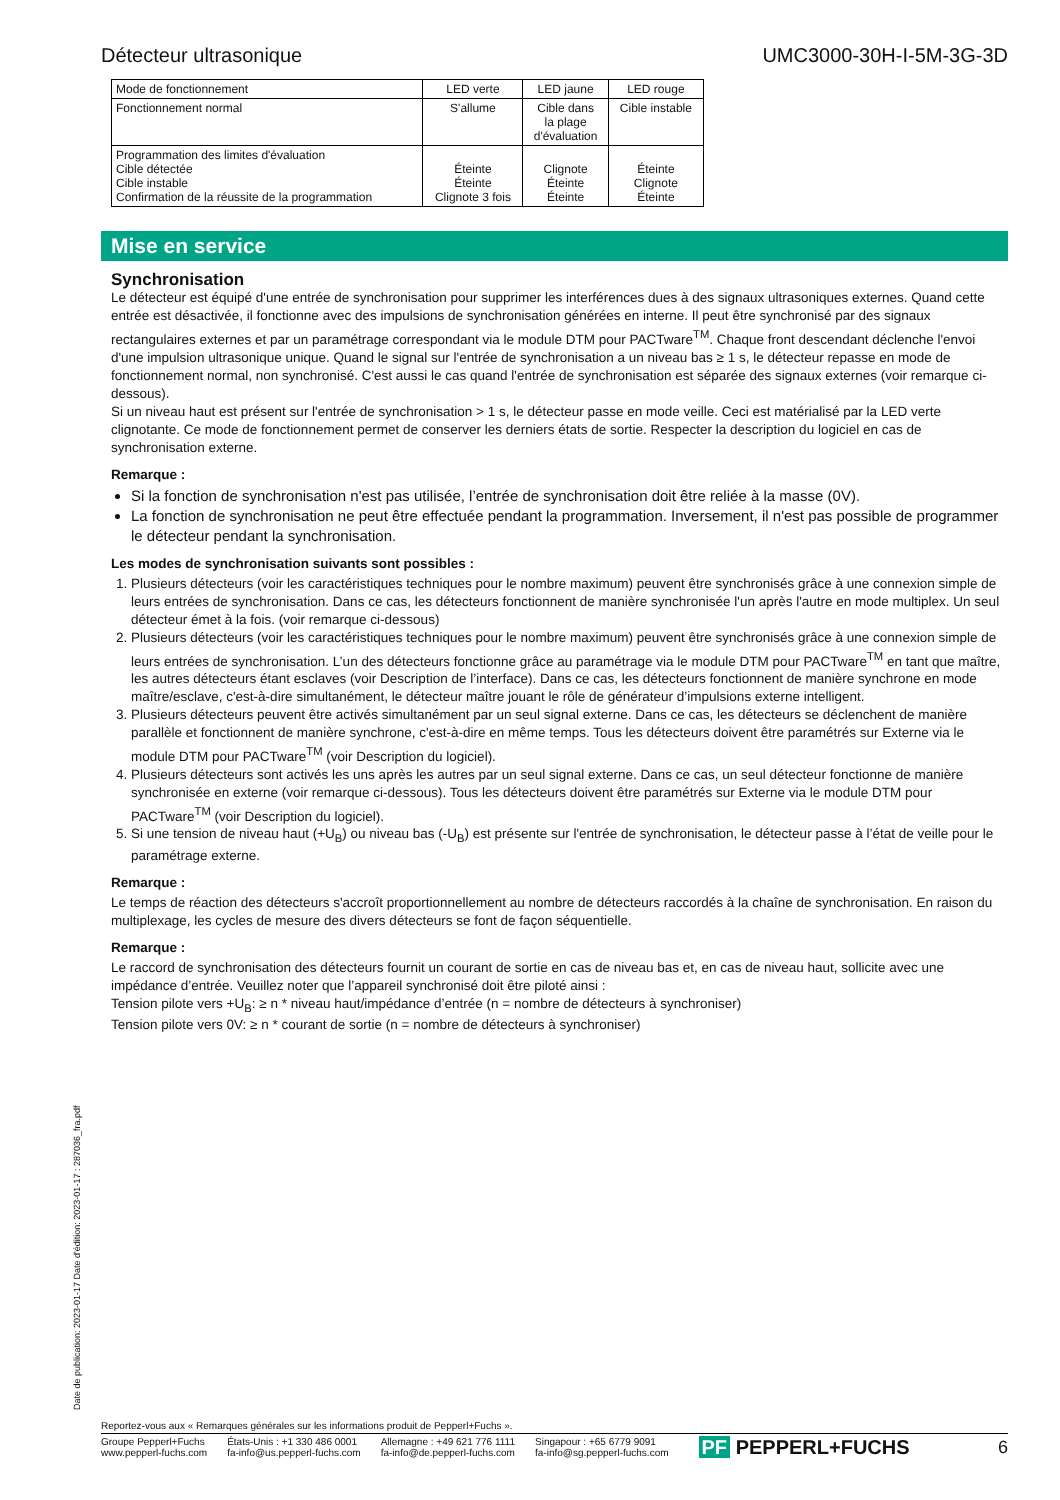Détecteur ultrasonique UMC3000-30H-I-5M-3G-3D
| Mode de fonctionnement | LED verte | LED jaune | LED rouge |
| Fonctionnement normal | S'allume | Cible dans la plage d'évaluation | Cible instable |
| Programmation des limites d'évaluation Cible détectée Cible instable Confirmation de la réussite de la programmation | Éteinte Éteinte Clignote 3 fois | Clignote Éteinte Éteinte | Éteinte Clignote Éteinte |
Mise en service
Synchronisation
Le détecteur est équipé d'une entrée de synchronisation pour supprimer les interférences dues à des signaux ultrasoniques externes. Quand cette entrée est désactivée, il fonctionne avec des impulsions de synchronisation générées en interne. Il peut être synchronisé par des signaux rectangulaires externes et par un paramétrage correspondant via le module DTM pour PACTware<sup>TM</sup>. Chaque front descendant déclenche l'envoi d'une impulsion ultrasonique unique. Quand le signal sur l'entrée de synchronisation a un niveau bas ≥ 1 s, le détecteur repasse en mode de fonctionnement normal, non synchronisé. C'est aussi le cas quand l'entrée de synchronisation est séparée des signaux externes (voir remarque ci-dessous).
Si un niveau haut est présent sur l'entrée de synchronisation > 1 s, le détecteur passe en mode veille. Ceci est matérialisé par la LED verte clignotante. Ce mode de fonctionnement permet de conserver les derniers états de sortie. Respecter la description du logiciel en cas de synchronisation externe.
Remarque :
Si la fonction de synchronisation n'est pas utilisée, l’entrée de synchronisation doit être reliée à la masse (0V).
La fonction de synchronisation ne peut être effectuée pendant la programmation. Inversement, il n'est pas possible de programmer le détecteur pendant la synchronisation.
Les modes de synchronisation suivants sont possibles :
1. Plusieurs détecteurs (voir les caractéristiques techniques pour le nombre maximum) peuvent être synchronisés grâce à une connexion simple de leurs entrées de synchronisation. Dans ce cas, les détecteurs fonctionnent de manière synchronisée l'un après l'autre en mode multiplex. Un seul détecteur émet à la fois. (voir remarque ci-dessous)
2. Plusieurs détecteurs (voir les caractéristiques techniques pour le nombre maximum) peuvent être synchronisés grâce à une connexion simple de leurs entrées de synchronisation. L’un des détecteurs fonctionne grâce au paramétrage via le module DTM pour PACTware<sup>TM</sup> en tant que maître, les autres détecteurs étant esclaves (voir Description de l’interface). Dans ce cas, les détecteurs fonctionnent de manière synchrone en mode maître/esclave, c'est-à-dire simultanément, le détecteur maître jouant le rôle de générateur d’impulsions externe intelligent.
3. Plusieurs détecteurs peuvent être activés simultanément par un seul signal externe. Dans ce cas, les détecteurs se déclenchent de manière parallèle et fonctionnent de manière synchrone, c'est-à-dire en même temps. Tous les détecteurs doivent être paramétrés sur Externe via le module DTM pour PACTware<sup>TM</sup> (voir Description du logiciel).
4. Plusieurs détecteurs sont activés les uns après les autres par un seul signal externe. Dans ce cas, un seul détecteur fonctionne de manière synchronisée en externe (voir remarque ci-dessous). Tous les détecteurs doivent être paramétrés sur Externe via le module DTM pour PACTware<sup>TM</sup> (voir Description du logiciel).
5. Si une tension de niveau haut (+U<sub>B</sub>) ou niveau bas (-U<sub>B</sub>) est présente sur l'entrée de synchronisation, le détecteur passe à l’état de veille pour le paramétrage externe.
Remarque :
Le temps de réaction des détecteurs s'accroît proportionnellement au nombre de détecteurs raccordés à la chaîne de synchronisation. En raison du multiplexage, les cycles de mesure des divers détecteurs se font de façon séquentielle.
Remarque :
Le raccord de synchronisation des détecteurs fournit un courant de sortie en cas de niveau bas et, en cas de niveau haut, sollicite avec une impédance d’entrée. Veuillez noter que l’appareil synchronisé doit être piloté ainsi :
Tension pilote vers +U<sub>B</sub>: ≥ n * niveau haut/impédance d’entrée (n = nombre de détecteurs à synchroniser)
Tension pilote vers 0V: ≥ n * courant de sortie (n = nombre de détecteurs à synchroniser)
Date de publication: 2023-01-17 Date d'édition: 2023-01-17 : 287036_fra.pdf
Reportez-vous aux « Remarques générales sur les informations produit de Pepperl+Fuchs ».
Groupe Pepperl+Fuchs
www.pepperl-fuchs.com
États-Unis : +1 330 486 0001
fa-info@us.pepperl-fuchs.com
Allemagne : +49 621 776 1111
fa-info@de.pepperl-fuchs.com
Singapour : +65 6779 9091
fa-info@sg.pepperl-fuchs.com
PF PEPPERL+FUCHS 6